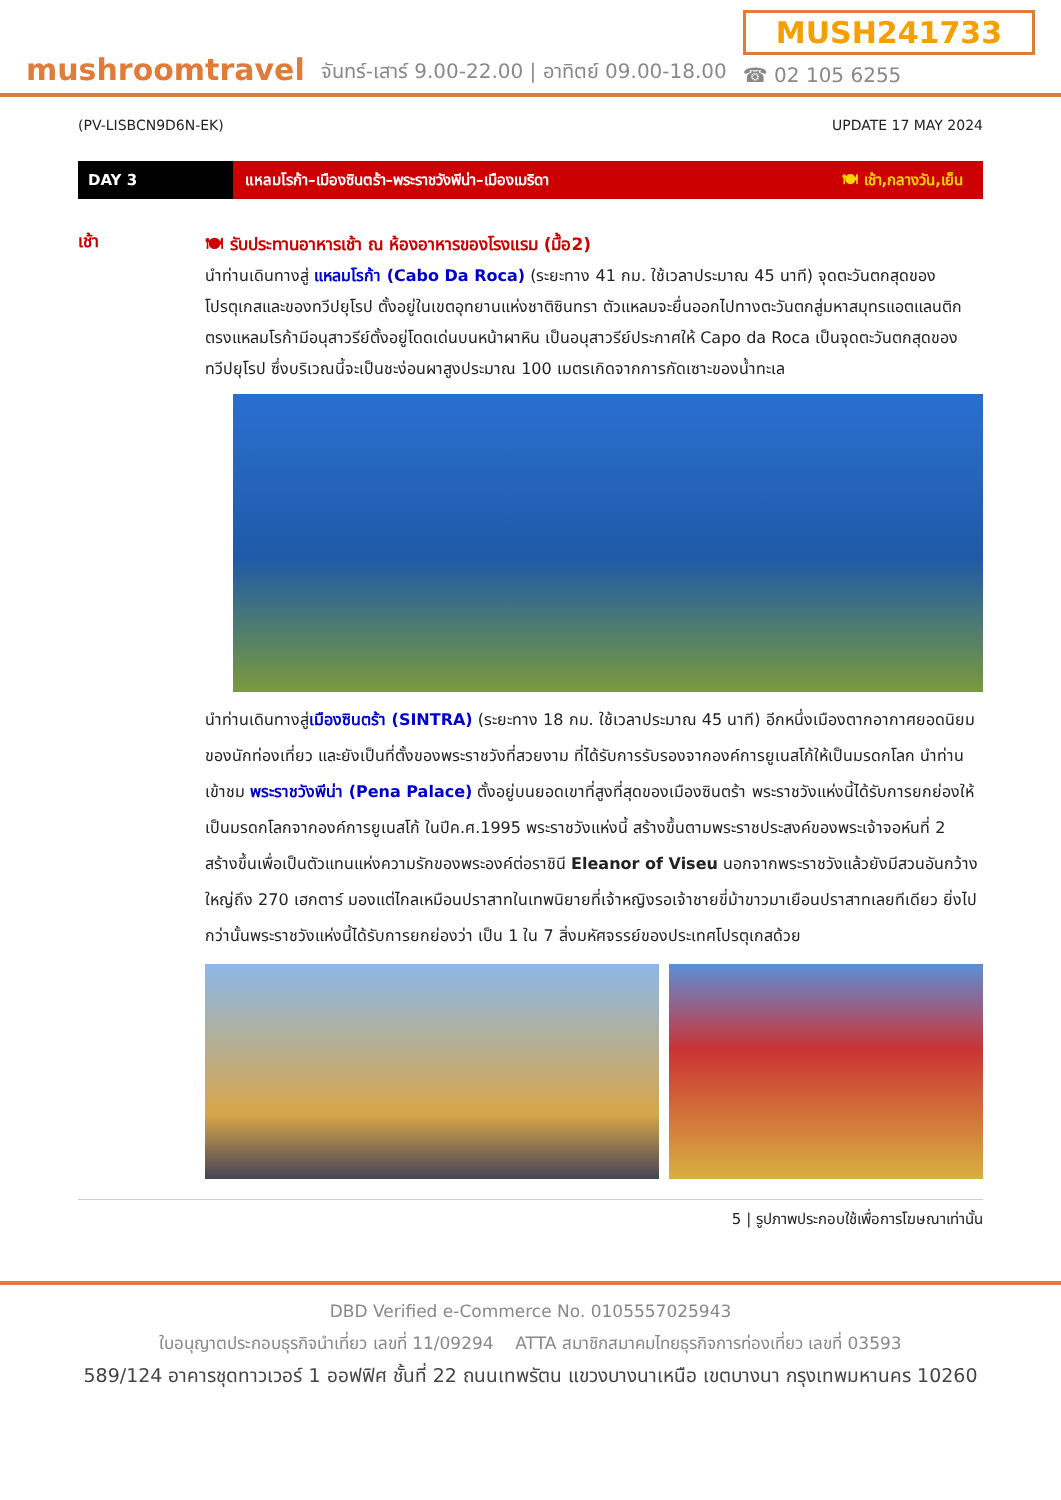mushroomtravel
จันทร์-เสาร์ 9.00-22.00 | อาทิตย์ 09.00-18.00
MUSH241733
☎ 02 105 6255
(PV-LISBCN9D6N-EK) UPDATE 17 MAY 2024
DAY 3
แหลมโรก้า–เมืองซินตร้า–พระราชวังพีน่า–เมืองเมริดา 🍽 เช้า,กลางวัน,เย็น
เช้า
🍽 รับประทานอาหารเช้า ณ ห้องอาหารของโรงแรม (มื้อ2)
นำท่านเดินทางสู่ แหลมโรก้า (Cabo Da Roca) (ระยะทาง 41 กม. ใช้เวลาประมาณ 45 นาที) จุดตะวันตกสุดของโปรตุเกสและของทวีปยุโรป ตั้งอยู่ในเขตอุทยานแห่งชาติซินทรา ตัวแหลมจะยื่นออกไปทางตะวันตกสู่มหาสมุทรแอตแลนติก ตรงแหลมโรก้ามีอนุสาวรีย์ตั้งอยู่โดดเด่นบนหน้าผาหิน เป็นอนุสาวรีย์ประกาศให้ Capo da Roca เป็นจุดตะวันตกสุดของทวีปยุโรป ซึ่งบริเวณนี้จะเป็นชะง่อนผาสูงประมาณ 100 เมตรเกิดจากการกัดเซาะของน้ำทะเล
นำท่านเดินทางสู่เมืองซินตร้า (SINTRA) (ระยะทาง 18 กม. ใช้เวลาประมาณ 45 นาที) อีกหนึ่งเมืองตากอากาศยอดนิยมของนักท่องเที่ยว และยังเป็นที่ตั้งของพระราชวังที่สวยงาม ที่ได้รับการรับรองจากองค์การยูเนสโก้ให้เป็นมรดกโลก นำท่านเข้าชม พระราชวังพีน่า (Pena Palace) ตั้งอยู่บนยอดเขาที่สูงที่สุดของเมืองซินตร้า พระราชวังแห่งนี้ได้รับการยกย่องให้เป็นมรดกโลกจากองค์การยูเนสโก้ ในปีค.ศ.1995 พระราชวังแห่งนี้ สร้างขึ้นตามพระราชประสงค์ของพระเจ้าจอห์นที่ 2 สร้างขึ้นเพื่อเป็นตัวแทนแห่งความรักของพระองค์ต่อราชินี Eleanor of Viseu นอกจากพระราชวังแล้วยังมีสวนอันกว้างใหญ่ถึง 270 เฮกตาร์ มองแต่ไกลเหมือนปราสาทในเทพนิยายที่เจ้าหญิงรอเจ้าชายขี่ม้าขาวมาเยือนปราสาทเลยทีเดียว ยิ่งไปกว่านั้นพระราชวังแห่งนี้ได้รับการยกย่องว่า เป็น 1 ใน 7 สิ่งมหัศจรรย์ของประเทศโปรตุเกสด้วย
5 | รูปภาพประกอบใช้เพื่อการโฆษณาเท่านั้น
DBD Verified e-Commerce No. 0105557025943
ใบอนุญาตประกอบธุรกิจนำเที่ยว เลขที่ 11/09294 ATTA สมาชิกสมาคมไทยธุรกิจการท่องเที่ยว เลขที่ 03593
589/124 อาคารชุดทาวเวอร์ 1 ออฟฟิศ ชั้นที่ 22 ถนนเทพรัตน แขวงบางนาเหนือ เขตบางนา กรุงเทพมหานคร 10260